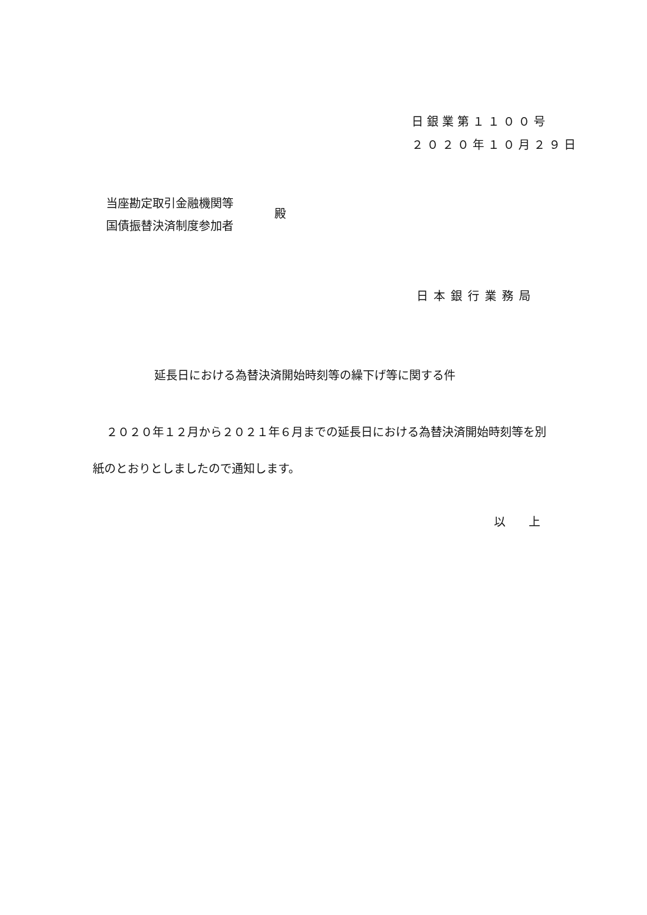日銀業第１１００号
２０２０年１０月２９日
当座勘定取引金融機関等
国債振替決済制度参加者
殿
日本銀行業務局
延長日における為替決済開始時刻等の繰下げ等に関する件
２０２０年１２月から２０２１年６月までの延長日における為替決済開始時刻等を別紙のとおりとしましたので通知します。
以　　上